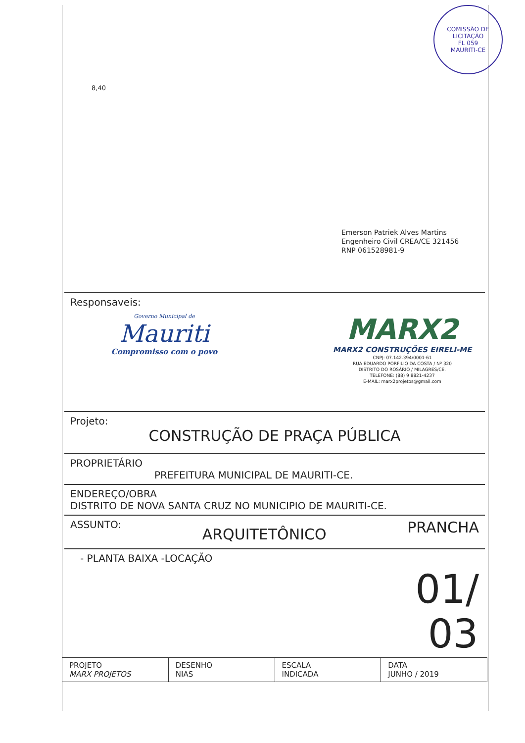8,40
COMISSÃO DE LICITAÇÃO
FL 059
MAURITI-CE
Emerson Patriek Alves Martins
Engenheiro Civil CREA/CE 321456
RNP 061528981-9
Responsaveis:
Governo Municipal de
Mauriti
Compromisso com o povo
MARX2
MARX2 CONSTRUÇÕES EIRELI-ME
CNPJ: 07.142.394/0001-61
RUA EDUARDO PORFILIO DA COSTA / Nº 320
DISTRITO DO ROSÁRIO / MILAGRES/CE.
TELEFONE: (88) 9 8821-4237
E-MAIL: marx2projetos@gmail.com
Projeto:
CONSTRUÇÃO DE PRAÇA PÚBLICA
PROPRIETÁRIO
PREFEITURA MUNICIPAL DE MAURITI-CE.
ENDEREÇO/OBRA
DISTRITO DE NOVA SANTA CRUZ NO MUNICIPIO DE MAURITI-CE.
ASSUNTO: ARQUITETÔNICO PRANCHA
- PLANTA BAIXA -LOCAÇÃO 01/
03
| PROJETO MARX PROJETOS | DESENHO NIAS | ESCALA INDICADA | DATA JUNHO / 2019 |